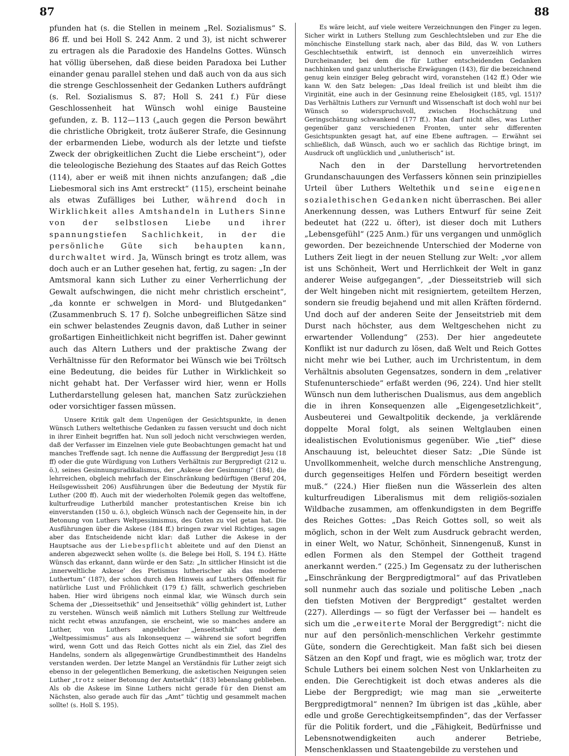87 88
pfunden hat (s. die Stellen in meinem „Rel. Sozialismus“ S. 86 ff. und bei Holl S. 242 Anm. 2 und 3), ist nicht schwerer zu ertragen als die Paradoxie des Handelns Gottes. Wünsch hat völlig übersehen, daß diese beiden Paradoxa bei Luther einander genau parallel stehen und daß auch von da aus sich die strenge Geschlossenheit der Gedanken Luthers aufdrängt (s. Rel. Sozialismus S. 87; Holl S. 241 f.) Für diese Geschlossenheit hat Wünsch wohl einige Bausteine gefunden, z. B. 112—113 („auch gegen die Person bewährt die christliche Obrigkeit, trotz äußerer Strafe, die Gesinnung der erbarmenden Liebe, wodurch als der letzte und tiefste Zweck der obrigkeitlichen Zucht die Liebe erscheint“), oder die teleologische Beziehung des Staates auf das Reich Gottes (114), aber er weiß mit ihnen nichts anzufangen; daß „die Liebesmoral sich ins Amt erstreckt“ (115), erscheint beinahe als etwas Zufälliges bei Luther, während doch in Wirklichkeit alles Amtshandeln in Luthers Sinne von der selbstlosen Liebe und ihrer spannungstiefen Sachlichkeit, in der die persönliche Güte sich behaupten kann, durchwaltet wird. Ja, Wünsch bringt es trotz allem, was doch auch er an Luther gesehen hat, fertig, zu sagen: „In der Amtsmoral kann sich Luther zu einer Verherrlichung der Gewalt aufschwingen, die nicht mehr christlich erscheint“, „da konnte er schwelgen in Mord- und Blutgedanken“ (Zusammenbruch S. 17 f). Solche unbegreiflichen Sätze sind ein schwer belastendes Zeugnis davon, daß Luther in seiner großartigen Einheitlichkeit nicht begriffen ist. Daher gewinnt auch das Altern Luthers und der praktische Zwang der Verhältnisse für den Reformator bei Wünsch wie bei Tröltsch eine Bedeutung, die beides für Luther in Wirklichkeit so nicht gehabt hat. Der Verfasser wird hier, wenn er Holls Lutherdarstellung gelesen hat, manchen Satz zurückziehen oder vorsichtiger fassen müssen.
Unsere Kritik galt dem Ungenügen der Gesichtspunkte, in denen Wünsch Luthers weltethische Gedanken zu fassen versucht und doch nicht in ihrer Einheit begriffen hat. Nun soll jedoch nicht verschwiegen werden, daß der Verfasser im Einzelnen viele gute Beobachtungen gemacht hat und manches Treffende sagt. Ich nenne die Auffassung der Bergpredigt Jesu (18 ff) oder die gute Würdigung von Luthers Verhältnis zur Bergpredigt (212 u. ö.), seines Gesinnungsradikalismus, der „Askese der Gesinnung“ (184), die lehrreichen, obgleich mehrfach der Einschränkung bedürftigen (Beruf 204, Heilsgewissheit 206) Ausführungen über die Bedeutung der Mystik für Luther (200 ff). Auch mit der wiederholten Polemik gegen das weltoffene, kulturfreudige Lutherbild mancher protestantischen Kreise bin ich einverstanden (150 u. ö.), obgleich Wünsch nach der Gegenseite hin, in der Betonung von Luthers Weltpessimismus, des Guten zu viel getan hat. Die Ausführungen über die Askese (184 ff.) bringen zwar viel Richtiges, sagen aber das Entscheidende nicht klar: daß Luther die Askese in der Hauptsache aus der Liebespflicht ableitete und auf den Dienst an anderen abgezweckt sehen wollte (s. die Belege bei Holl, S. 194 f.). Hätte Wünsch das erkannt, dann würde er den Satz: „In sittlicher Hinsicht ist die ‚innerweltliche Askese‘ des Pietismus lutherischer als das moderne Luthertum“ (187), der schon durch den Hinweis auf Luthers Offenheit für natürliche Lust und Fröhlichkeit (179 f.) fällt, schwerlich geschrieben haben. Hier wird übrigens noch einmal klar, wie Wünsch durch sein Schema der „Diesseitsethik“ und Jenseitsethik“ völlig gehindert ist, Luther zu verstehen. Wünsch weiß nämlich mit Luthers Stellung zur Weltfreude nicht recht etwas anzufangen, sie erscheint, wie so manches andere an Luther, von Luthers angeblicher „Jenseitsethik“ und dem „Weltpessimismus“ aus als Inkonsequenz — während sie sofort begriffen wird, wenn Gott und das Reich Gottes nicht als ein Ziel, das Ziel des Handelns, sondern als allgegenwärtige Grundbestimmtheit des Handelns verstanden werden. Der letzte Mangel an Verständnis für Luther zeigt sich ebenso in der gelegentlichen Bemerkung, die asketischen Neigungen seien Luther „trotz seiner Betonung der Amtsethik“ (183) lebenslang geblieben. Als ob die Askese im Sinne Luthers nicht gerade für den Dienst am Nächsten, also gerade auch für das „Amt“ tüchtig und gesammelt machen sollte! (s. Holl S. 195).
Es wäre leicht, auf viele weitere Verzeichnungen den Finger zu legen. Sicher wirkt in Luthers Stellung zum Geschlechtsleben und zur Ehe die mönchische Einstellung stark nach, aber das Bild, das W. von Luthers Geschlechtsethik entwirft, ist dennoch ein unverzeihlich wirres Durcheinander, bei dem die für Luther entscheidenden Gedanken nachhinken und ganz unlutherische Erwägungen (143), für die bezeichnend genug kein einziger Beleg gebracht wird, voranstehen (142 ff.) Oder wie kann W. den Satz belegen: „Das Ideal freilich ist und bleibt ihm die Virginität, eine auch in der Gesinnung reine Ehelosigkeit (185, vgl. 151)? Das Verhältnis Luthers zur Vernunft und Wissenschaft ist doch wohl nur bei Wünsch so widerspruchsvoll, zwischen Hochschätzung und Geringschätzung schwankend (177 ff.). Man darf nicht alles, was Luther gegenüber ganz verschiedenen Fronten, unter sehr differenten Gesichtspunkten gesagt hat, auf eine Ebene auftragen. — Erwähnt sei schließlich, daß Wünsch, auch wo er sachlich das Richtige bringt, im Ausdruck oft unglücklich und „unlutherisch“ ist.
Nach den in der Darstellung hervortretenden Grundanschauungen des Verfassers können sein prinzipielles Urteil über Luthers Weltethik und seine eigenen sozialethischen Gedanken nicht überraschen. Bei aller Anerkennung dessen, was Luthers Entwurf für seine Zeit bedeutet hat (222 u. öfter), ist dieser doch mit Luthers „Lebensgefühl“ (225 Anm.) für uns vergangen und unmöglich geworden. Der bezeichnende Unterschied der Moderne von Luthers Zeit liegt in der neuen Stellung zur Welt: „vor allem ist uns Schönheit, Wert und Herrlichkeit der Welt in ganz anderer Weise aufgegangen“, „der Diesseitstrieb will sich der Welt hingeben nicht mit resigniertem, geteiltem Herzen, sondern sie freudig bejahend und mit allen Kräften fördernd. Und doch auf der anderen Seite der Jenseitstrieb mit dem Durst nach höchster, aus dem Weltgeschehen nicht zu erwartender Vollendung“ (253). Der hier angedeutete Konflikt ist nur dadurch zu lösen, daß Welt und Reich Gottes nicht mehr wie bei Luther, auch im Urchristentum, in dem Verhältnis absoluten Gegensatzes, sondern in dem „relativer Stufenunterschiede“ erfaßt werden (96, 224). Und hier stellt Wünsch nun dem lutherischen Dualismus, aus dem angeblich die in ihren Konsequenzen alle „Eigengesetzlichkeit“, Ausbeuterei und Gewaltpolitik deckende, ja verklärende doppelte Moral folgt, als seinen Weltglauben einen idealistischen Evolutionismus gegenüber. Wie „tief“ diese Anschauung ist, beleuchtet dieser Satz: „Die Sünde ist Unvollkommenheit, welche durch menschliche Anstrengung, durch gegenseitiges Helfen und Fördern beseitigt werden muß.“ (224.) Hier fließen nun die Wässerlein des alten kulturfreudigen Liberalismus mit dem religiös-sozialen Wildbache zusammen, am offenkundigsten in dem Begriffe des Reiches Gottes: „Das Reich Gottes soll, so weit als möglich, schon in der Welt zum Ausdruck gebracht werden, in einer Welt, wo Natur, Schönheit, Sinnengenuß, Kunst in edlen Formen als den Stempel der Gottheit tragend anerkannt werden.“ (225.) Im Gegensatz zu der lutherischen „Einschränkung der Bergpredigtmoral“ auf das Privatleben soll nunmehr auch das soziale und politische Leben „nach den tiefsten Motiven der Bergpredigt“ gestaltet werden (227). Allerdings — so fügt der Verfasser bei — handelt es sich um die „erweiterte Moral der Berggredigt“: nicht die nur auf den persönlich-menschlichen Verkehr gestimmte Güte, sondern die Gerechtigkeit. Man faßt sich bei diesen Sätzen an den Kopf und fragt, wie es möglich war, trotz der Schule Luthers bei einem solchen Nest von Unklarheiten zu enden. Die Gerechtigkeit ist doch etwas anderes als die Liebe der Bergpredigt; wie mag man sie „erweiterte Bergpredigtmoral“ nennen? Im übrigen ist das „kühle, aber edle und große Gerechtigkeitsempfinden“, das der Verfasser für die Politik fordert, und die „Fähigkeit, Bedürfnisse und Lebensnotwendigkeiten auch anderer Betriebe, Menschenklassen und Staatengebilde zu verstehen und